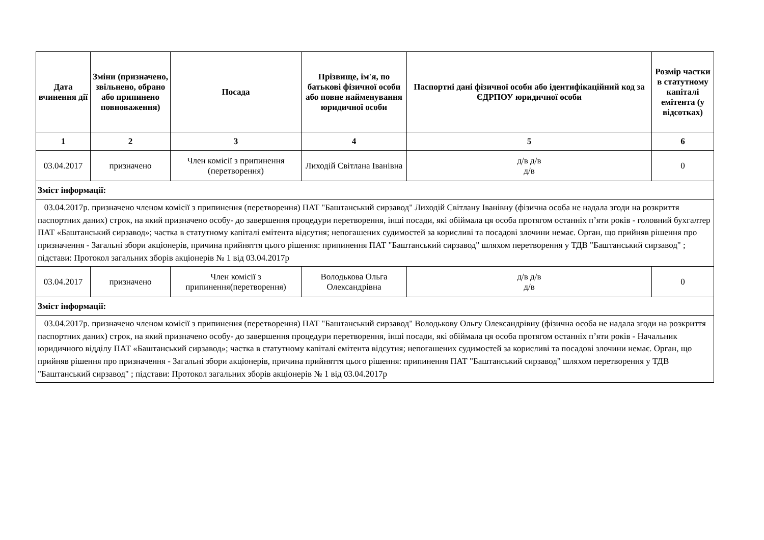| Дата вчинення дії | Зміни (призначено, звільнено, обрано або припинено повноваження) | Посада | Прізвище, ім'я, по батькові фізичної особи або повне найменування юридичної особи | Паспортні дані фізичної особи або ідентифікаційний код за ЄДРПОУ юридичної особи | Розмір частки в статутному капіталі емітента (у відсотках) |
| --- | --- | --- | --- | --- | --- |
| 1 | 2 | 3 | 4 | 5 | 6 |
| 03.04.2017 | призначено | Член комісії з припинення (перетворення) | Лиходій Світлана Іванівна | д/в д/в д/в | 0 |
| Зміст інформації: | | | | | |
| 03.04.2017р. призначено членом комісії з припинення (перетворення) ПАТ "Баштанський сирзавод" Лиходій Світлану Іванівну (фізична особа не надала згоди на розкриття паспортних даних) строк, на який призначено особу- до завершення процедури перетворення, інші посади, які обіймала ця особа протягом останніх п’яти років - головний бухгалтер ПАТ «Баштанський сирзавод»; частка в статутному капіталі емітента відсутня; непогашених судимостей за корисливі та посадові злочини немає. Орган, що прийняв рішення про призначення - Загальні збори акціонерів, причина прийняття цього рішення: припинення ПАТ "Баштанський сирзавод" шляхом перетворення у ТДВ "Баштанський сирзавод" ; підстави: Протокол загальних зборів акціонерів № 1 від 03.04.2017р | | | | | |
| 03.04.2017 | призначено | Член комісії з припинення(перетворення) | Володькова Ольга Олександрівна | д/в д/в д/в | 0 |
| Зміст інформації: | | | | | |
| 03.04.2017р. призначено членом комісії з припинення (перетворення) ПАТ "Баштанський сирзавод" Володькову Ольгу Олександрівну (фізична особа не надала згоди на розкриття паспортних даних) строк, на який призначено особу- до завершення процедури перетворення, інші посади, які обіймала ця особа протягом останніх п’яти років - Начальник юридичного відділу ПАТ «Баштанський сирзавод»; частка в статутному капіталі емітента відсутня; непогашених судимостей за корисливі та посадові злочини немає. Орган, що прийняв рішення про призначення - Загальні збори акціонерів, причина прийняття цього рішення: припинення ПАТ "Баштанський сирзавод" шляхом перетворення у ТДВ "Баштанський сирзавод" ; підстави: Протокол загальних зборів акціонерів № 1 від 03.04.2017р | | | | | |